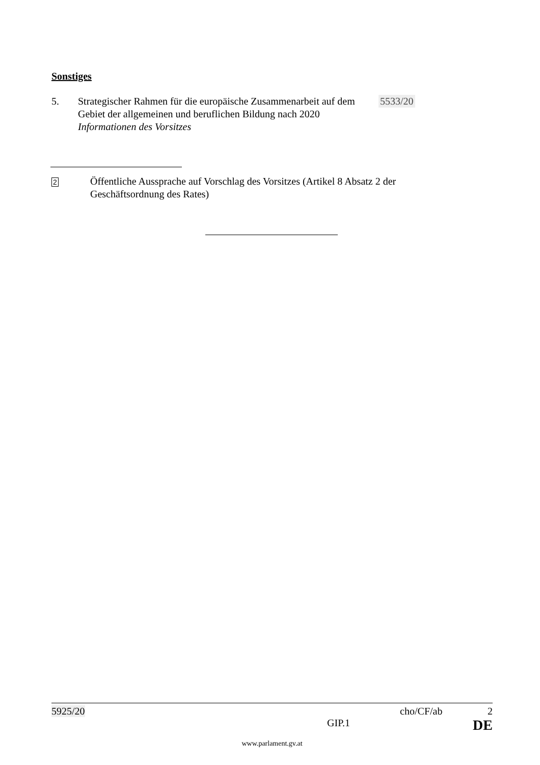Sonstiges
5. Strategischer Rahmen für die europäische Zusammenarbeit auf dem Gebiet der allgemeinen und beruflichen Bildung nach 2020
Informationen des Vorsitzes
5533/20
2
Öffentliche Aussprache auf Vorschlag des Vorsitzes (Artikel 8 Absatz 2 der
Geschäftsordnung des Rates)
5925/20 cho/CF/ab 2
GIP.1 DE
www.parlament.gv.at